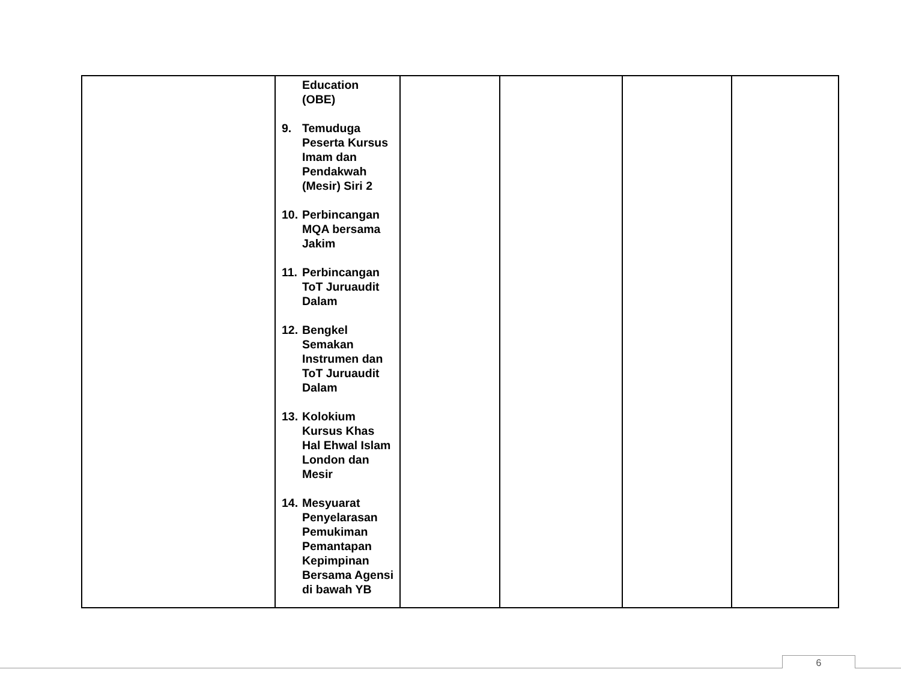| | Education (OBE) 9. Temuduga Peserta Kursus Imam dan Pendakwah (Mesir) Siri 2 10. Perbincangan MQA bersama Jakim 11. Perbincangan ToT Juruaudit Dalam 12. Bengkel Semakan Instrumen dan ToT Juruaudit Dalam 13. Kolokium Kursus Khas Hal Ehwal Islam London dan Mesir 14. Mesyuarat Penyelarasan Pemukiman Pemantapan Kepimpinan Bersama Agensi di bawah YB | | | | |
6